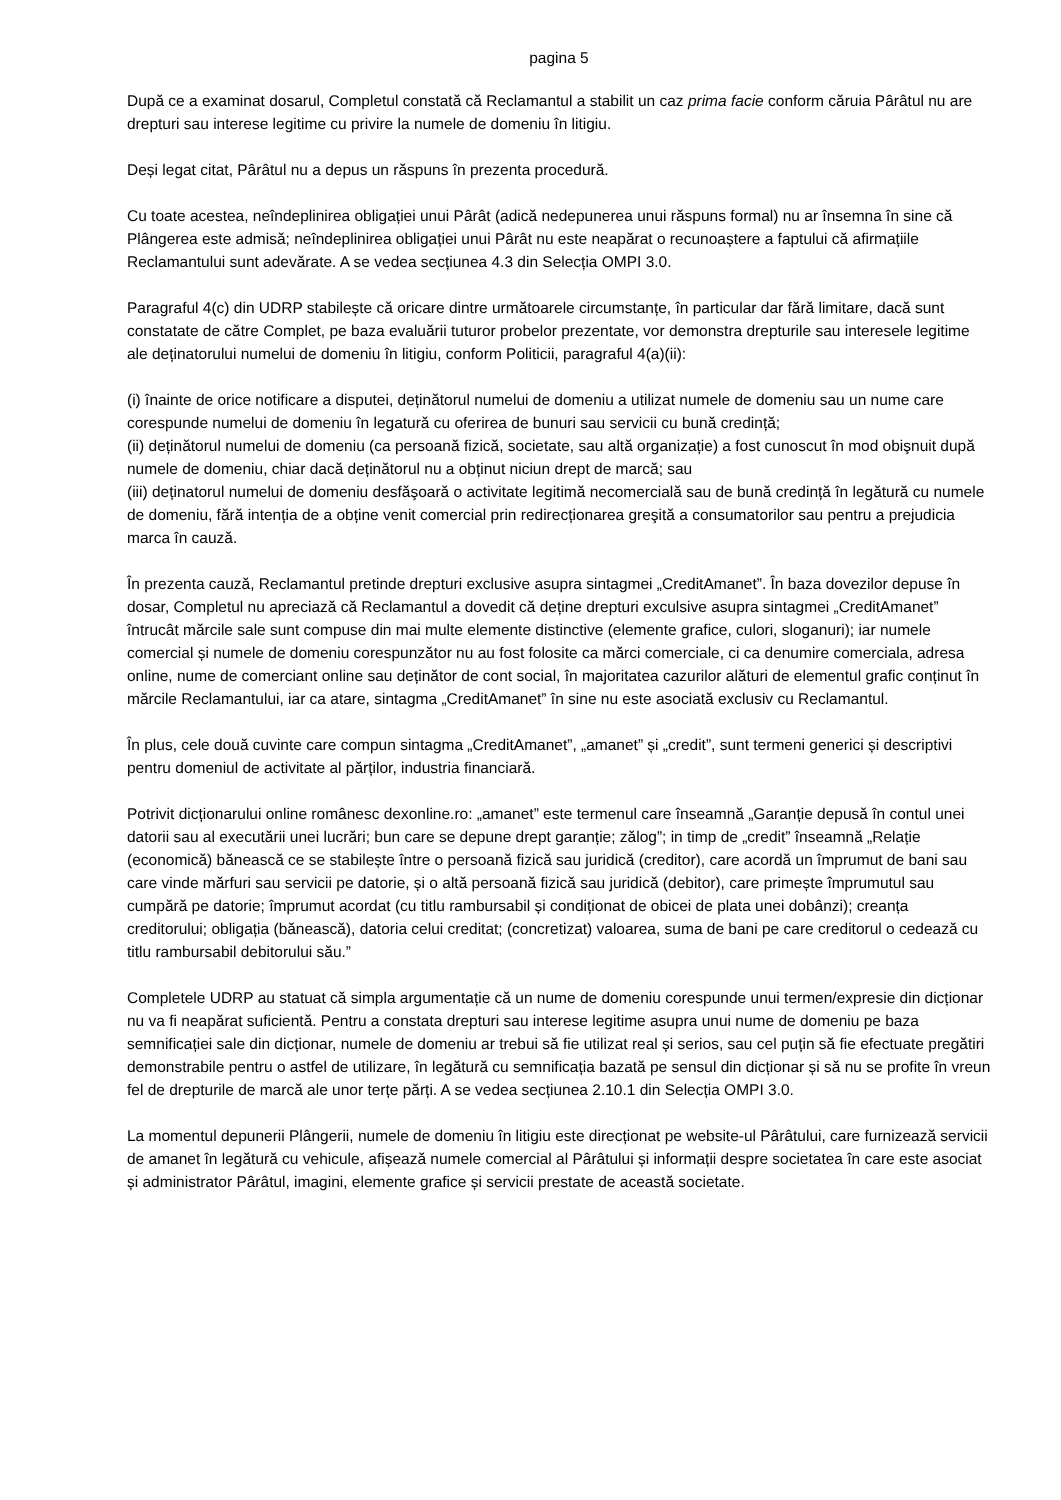pagina 5
După ce a examinat dosarul, Completul constată că Reclamantul a stabilit un caz prima facie conform căruia Pârâtul nu are drepturi sau interese legitime cu privire la numele de domeniu în litigiu.
Deși legat citat, Pârâtul nu a depus un răspuns în prezenta procedură.
Cu toate acestea, neîndeplinirea obligației unui Pârât (adică nedepunerea unui răspuns formal) nu ar însemna în sine că Plângerea este admisă; neîndeplinirea obligației unui Pârât nu este neapărat o recunoaștere a faptului că afirmațiile Reclamantului sunt adevărate. A se vedea secțiunea 4.3 din Selecția OMPI 3.0.
Paragraful 4(c) din UDRP stabilește că oricare dintre următoarele circumstanțe, în particular dar fără limitare, dacă sunt constatate de către Complet, pe baza evaluării tuturor probelor prezentate, vor demonstra drepturile sau interesele legitime ale deținatorului numelui de domeniu în litigiu, conform Politicii, paragraful 4(a)(ii):
(i) înainte de orice notificare a disputei, deținătorul numelui de domeniu a utilizat numele de domeniu sau un nume care corespunde numelui de domeniu în legatură cu oferirea de bunuri sau servicii cu bună credință;
(ii) deținătorul numelui de domeniu (ca persoană fizică, societate, sau altă organizație) a fost cunoscut în mod obişnuit după numele de domeniu, chiar dacă deținătorul nu a obținut niciun drept de marcă; sau
(iii) deținatorul numelui de domeniu desfăşoară o activitate legitimă necomercială sau de bună credință în legătură cu numele de domeniu, fără intenția de a obține venit comercial prin redirecționarea greşită a consumatorilor sau pentru a prejudicia marca în cauză.
În prezenta cauză, Reclamantul pretinde drepturi exclusive asupra sintagmei „CreditAmanet”. În baza dovezilor depuse în dosar, Completul nu apreciază că Reclamantul a dovedit că deține drepturi exculsive asupra sintagmei „CreditAmanet” întrucât mărcile sale sunt compuse din mai multe elemente distinctive (elemente grafice, culori, sloganuri); iar numele comercial și numele de domeniu corespunzător nu au fost folosite ca mărci comerciale, ci ca denumire comerciala, adresa online, nume de comerciant online sau deținător de cont social, în majoritatea cazurilor alături de elementul grafic conținut în mărcile Reclamantului, iar ca atare, sintagma „CreditAmanet” în sine nu este asociată exclusiv cu Reclamantul.
În plus, cele două cuvinte care compun sintagma „CreditAmanet”, „amanet” și „credit”, sunt termeni generici și descriptivi pentru domeniul de activitate al părților, industria financiară.
Potrivit dicționarului online românesc dexonline.ro: „amanet” este termenul care înseamnă „Garanție depusă în contul unei datorii sau al executării unei lucrări; bun care se depune drept garanție; zălog”; in timp de „credit” înseamnă „Relație (economică) bănească ce se stabilește între o persoană fizică sau juridică (creditor), care acordă un împrumut de bani sau care vinde mărfuri sau servicii pe datorie, și o altă persoană fizică sau juridică (debitor), care primește împrumutul sau cumpără pe datorie; împrumut acordat (cu titlu rambursabil și condiționat de obicei de plata unei dobânzi); creanța creditorului; obligația (bănească), datoria celui creditat; (concretizat) valoarea, suma de bani pe care creditorul o cedează cu titlu rambursabil debitorului său.”
Completele UDRP au statuat că simpla argumentație că un nume de domeniu corespunde unui termen/expresie din dicționar nu va fi neapărat suficientă. Pentru a constata drepturi sau interese legitime asupra unui nume de domeniu pe baza semnificației sale din dicționar, numele de domeniu ar trebui să fie utilizat real și serios, sau cel puțin să fie efectuate pregătiri demonstrabile pentru o astfel de utilizare, în legătură cu semnificația bazată pe sensul din dicționar și să nu se profite în vreun fel de drepturile de marcă ale unor terțe părți. A se vedea secțiunea 2.10.1 din Selecția OMPI 3.0.
La momentul depunerii Plângerii, numele de domeniu în litigiu este direcționat pe website-ul Pârâtului, care furnizează servicii de amanet în legătură cu vehicule, afișează numele comercial al Pârâtului și informații despre societatea în care este asociat și administrator Pârâtul, imagini, elemente grafice și servicii prestate de această societate.